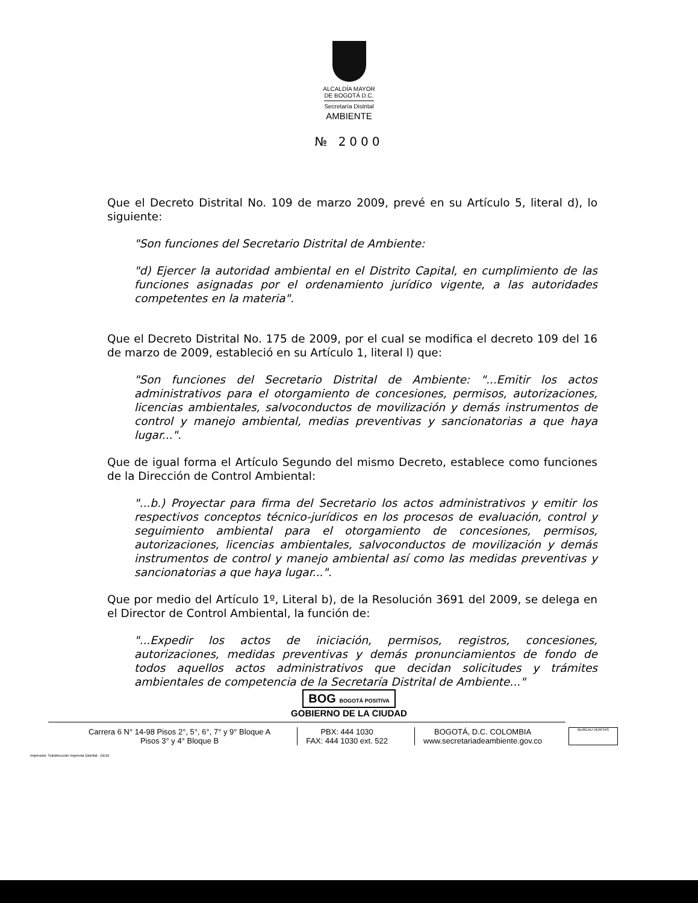ALCALDÍA MAYOR
DE BOGOTÁ D.C.
Secretaría Distrital
AMBIENTE
№ 2000
Que el Decreto Distrital No. 109 de marzo 2009, prevé en su Artículo 5, literal d), lo siguiente:
"Son funciones del Secretario Distrital de Ambiente:
"d) Ejercer la autoridad ambiental en el Distrito Capital, en cumplimiento de las funciones asignadas por el ordenamiento jurídico vigente, a las autoridades competentes en la materia".
Que el Decreto Distrital No. 175 de 2009, por el cual se modifica el decreto 109 del 16 de marzo de 2009, estableció en su Artículo 1, literal l) que:
"Son funciones del Secretario Distrital de Ambiente: "...Emitir los actos administrativos para el otorgamiento de concesiones, permisos, autorizaciones, licencias ambientales, salvoconductos de movilización y demás instrumentos de control y manejo ambiental, medias preventivas y sancionatorias a que haya lugar...".
Que de igual forma el Artículo Segundo del mismo Decreto, establece como funciones de la Dirección de Control Ambiental:
"...b.) Proyectar para firma del Secretario los actos administrativos y emitir los respectivos conceptos técnico-jurídicos en los procesos de evaluación, control y seguimiento ambiental para el otorgamiento de concesiones, permisos, autorizaciones, licencias ambientales, salvoconductos de movilización y demás instrumentos de control y manejo ambiental así como las medidas preventivas y sancionatorias a que haya lugar...".
Que por medio del Artículo 1º, Literal b), de la Resolución 3691 del 2009, se delega en el Director de Control Ambiental, la función de:
"...Expedir los actos de iniciación, permisos, registros, concesiones, autorizaciones, medidas preventivas y demás pronunciamientos de fondo de todos aquellos actos administrativos que decidan solicitudes y trámites ambientales de competencia de la Secretaría Distrital de Ambiente..."
BOG BOGOTÁ POSITIVA
GOBIERNO DE LA CIUDAD
Carrera 6 N° 14-98 Pisos 2°, 5°, 6°, 7° y 9° Bloque A
Pisos 3° y 4° Bloque B
PBX: 444 1030
FAX: 444 1030 ext. 522
BOGOTÁ, D.C. COLOMBIA
www.secretariadeambiente.gov.co
BUREAU VERITAS
Impresión: Subdirección Imprenta Distrital - DDDI